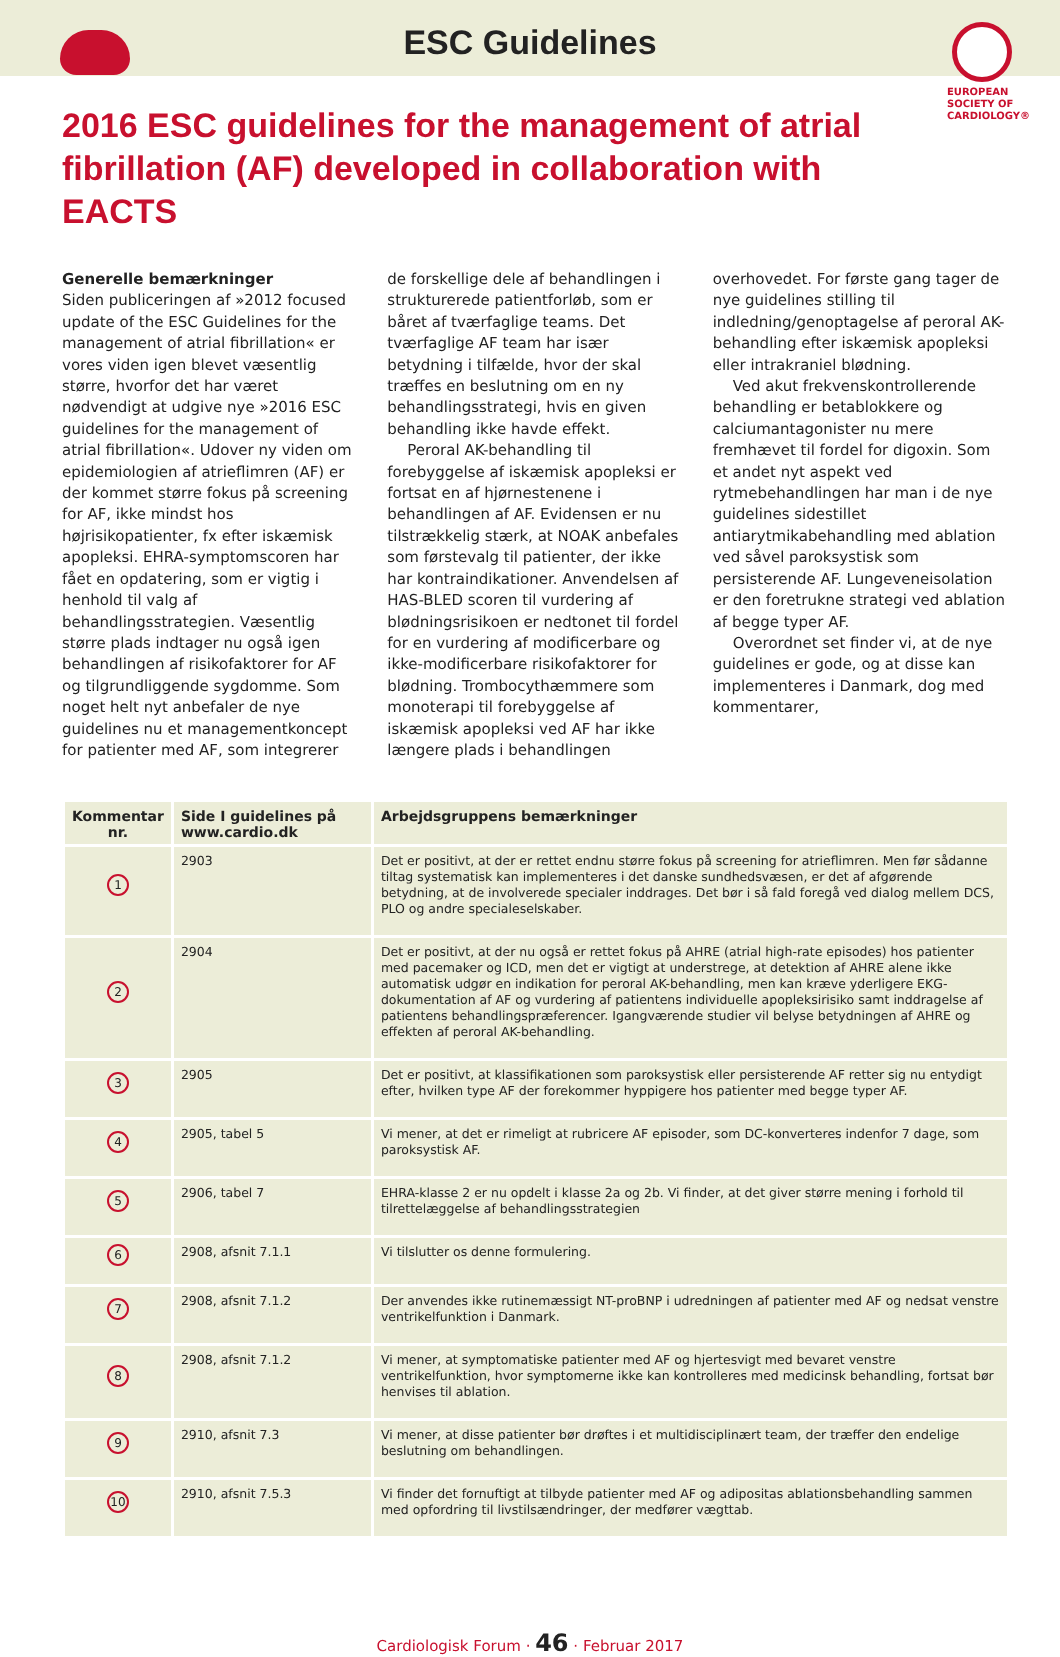ESC Guidelines
EUROPEAN
SOCIETY OF
CARDIOLOGY®
2016 ESC guidelines for the management of atrial fibrillation (AF) developed in collaboration with EACTS
Generelle bemærkninger
Siden publiceringen af »2012 focused update of the ESC Guidelines for the management of atrial fibrillation« er vores viden igen blevet væsentlig større, hvorfor det har været nødvendigt at udgive nye »2016 ESC guidelines for the management of atrial fibrillation«. Udover ny viden om epidemiologien af atrieflimren (AF) er der kommet større fokus på screening for AF, ikke mindst hos højrisikopatienter, fx efter iskæmisk apopleksi. EHRA-symptomscoren har fået en opdatering, som er vigtig i henhold til valg af behandlingsstrategien. Væsentlig større plads indtager nu også igen behandlingen af risikofaktorer for AF og tilgrundliggende sygdomme. Som noget helt nyt anbefaler de nye guidelines nu et managementkoncept for patienter med AF, som integrerer de forskellige dele af behandlingen i strukturerede patientforløb, som er båret af tværfaglige teams. Det tværfaglige AF team har især betydning i tilfælde, hvor der skal træffes en beslutning om en ny behandlingsstrategi, hvis en given behandling ikke havde effekt.
Peroral AK-behandling til forebyggelse af iskæmisk apopleksi er fortsat en af hjørnestenene i behandlingen af AF. Evidensen er nu tilstrækkelig stærk, at NOAK anbefales som førstevalg til patienter, der ikke har kontraindikationer. Anvendelsen af HAS-BLED scoren til vurdering af blødningsrisikoen er nedtonet til fordel for en vurdering af modificerbare og ikke-modificerbare risikofaktorer for blødning. Trombocythæmmere som monoterapi til forebyggelse af iskæmisk apopleksi ved AF har ikke længere plads i behandlingen overhovedet. For første gang tager de nye guidelines stilling til indledning/genoptagelse af peroral AK-behandling efter iskæmisk apopleksi eller intrakraniel blødning.
Ved akut frekvenskontrollerende behandling er betablokkere og calciumantagonister nu mere fremhævet til fordel for digoxin. Som et andet nyt aspekt ved rytmebehandlingen har man i de nye guidelines sidestillet antiarytmikabehandling med ablation ved såvel paroksystisk som persisterende AF. Lungeveneisolation er den foretrukne strategi ved ablation af begge typer AF.
Overordnet set finder vi, at de nye guidelines er gode, og at disse kan implementeres i Danmark, dog med kommentarer,
| Kommentar nr. | Side I guidelines på www.cardio.dk | Arbejdsgruppens bemærkninger |
| --- | --- | --- |
| 1 | 2903 | Det er positivt, at der er rettet endnu større fokus på screening for atrieflimren. Men før sådanne tiltag systematisk kan implementeres i det danske sundhedsvæsen, er det af afgørende betydning, at de involverede specialer inddrages. Det bør i så fald foregå ved dialog mellem DCS, PLO og andre specialeselskaber. |
| 2 | 2904 | Det er positivt, at der nu også er rettet fokus på AHRE (atrial high-rate episodes) hos patienter med pacemaker og ICD, men det er vigtigt at understrege, at detektion af AHRE alene ikke automatisk udgør en indikation for peroral AK-behandling, men kan kræve yderligere EKG-dokumentation af AF og vurdering af patientens individuelle apopleksirisiko samt inddragelse af patientens behandlingspræferencer. Igangværende studier vil belyse betydningen af AHRE og effekten af peroral AK-behandling. |
| 3 | 2905 | Det er positivt, at klassifikationen som paroksystisk eller persisterende AF retter sig nu entydigt efter, hvilken type AF der forekommer hyppigere hos patienter med begge typer AF. |
| 4 | 2905, tabel 5 | Vi mener, at det er rimeligt at rubricere AF episoder, som DC-konverteres indenfor 7 dage, som paroksystisk AF. |
| 5 | 2906, tabel 7 | EHRA-klasse 2 er nu opdelt i klasse 2a og 2b. Vi finder, at det giver større mening i forhold til tilrettelæggelse af behandlingsstrategien |
| 6 | 2908, afsnit 7.1.1 | Vi tilslutter os denne formulering. |
| 7 | 2908, afsnit 7.1.2 | Der anvendes ikke rutinemæssigt NT-proBNP i udredningen af patienter med AF og nedsat venstre ventrikelfunktion i Danmark. |
| 8 | 2908, afsnit 7.1.2 | Vi mener, at symptomatiske patienter med AF og hjertesvigt med bevaret venstre ventrikelfunktion, hvor symptomerne ikke kan kontrolleres med medicinsk behandling, fortsat bør henvises til ablation. |
| 9 | 2910, afsnit 7.3 | Vi mener, at disse patienter bør drøftes i et multidisciplinært team, der træffer den endelige beslutning om behandlingen. |
| 10 | 2910, afsnit 7.5.3 | Vi finder det fornuftigt at tilbyde patienter med AF og adipositas ablationsbehandling sammen med opfordring til livstilsændringer, der medfører vægttab. |
Cardiologisk Forum · 46 · Februar 2017